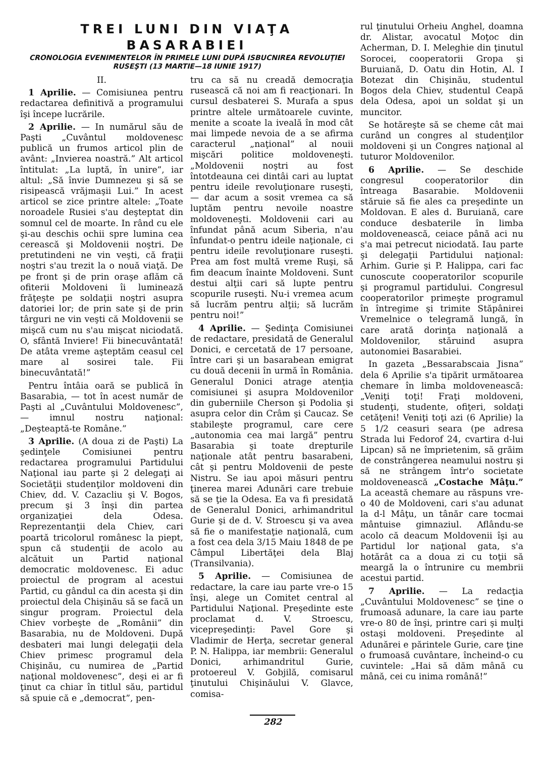TREI LUNI DIN VIAŢA BASARABIEI
CRONOLOGIA EVENIMENTELOR ÎN PRIMELE LUNI DUPĂ ISBUCNIREA REVOLUŢIEI RUSEŞTI (13 MARTIE—18 IUNIE 1917)
II.
1 Aprilie. — Comisiunea pentru redactarea definitivă a programului îşi începe lucrările.
2 Aprilie. — In numărul său de Paşti „Cuvântul moldovenesc publică un frumos articol plin de avânt: „Invierea noastră.” Alt articol întitulat: „La luptă, în unire”, iar altul: „Să învie Dumnezeu şi să se risipească vrăjmaşii Lui.” In acest articol se zice printre altele: „Toate noroadele Rusiei s'au deşteptat din somnul cel de moarte. In rând cu ele şi-au deschis ochii spre lumina cea cerească şi Moldovenii noştri. De pretutindeni ne vin veşti, că fraţii noştri s'au trezit la o nouă viaţă. De pe front şi de prin oraşe aflăm că ofiterii Moldoveni îi luminează frăţeşte pe soldaţii noştri asupra datoriei lor; de prin sate şi de prin târguri ne vin veşti că Moldovenii se mişcă cum nu s'au mişcat niciodată. O, sfântă Inviere! Fii binecuvântată! De atâta vreme aşteptăm ceasul cel mare al sosirei tale. Fii binecuvântată!”
Pentru întâia oară se publică în Basarabia, — tot în acest număr de Paşti al „Cuvântului Moldovenesc”, — imnul nostru naţional: „Deşteaptă-te Române.”
3 Aprilie. (A doua zi de Paşti) La şedinţele Comisiunei pentru redactarea programului Partidului Naţional iau parte şi 2 delegaţi ai Societăţii studenţilor moldoveni din Chiev, dd. V. Cazacliu şi V. Bogos, precum şi 3 înşi din partea organizaţiei dela Odesa. Reprezentanţii dela Chiev, cari poartă tricolorul românesc la piept, spun că studenţii de acolo au alcătuit un Partid naţional democratic moldovenesc. Ei aduc proiectul de program al acestui Partid, cu gândul ca din acesta şi din proiectul dela Chişinău să se facă un singur program. Proiectul dela Chiev vorbeşte de „Românii” din Basarabia, nu de Moldoveni. După desbateri mai lungi delegaţii dela Chiev primesc programul dela Chişinău, cu numirea de „Partid naţional moldovenesc”, deşi ei ar fi ţinut ca chiar în titlul său, partidul să spuie că e „democrat”, pen-
tru ca să nu creadă democraţia rusească că noi am fi reacţionari. In cursul desbaterei S. Murafa a spus printre altele următoarele cuvinte, menite a scoate la iveală în mod cât mai limpede nevoia de a se afirma caracterul „naţional” al nouii mişcări politice moldoveneşti. „Moldovenii noştri au fost întotdeauna cei dintâi cari au luptat pentru ideile revoluţionare ruseşti, — dar acum a sosit vremea ca să luptăm pentru nevoile noastre moldoveneşti. Moldovenii cari au înfundat până acum Siberia, n'au înfundat-o pentru ideile naţionale, ci pentru ideile revoluţionare ruseşti. Prea am fost multă vreme Ruşi, să fim deacum înainte Moldoveni. Sunt destui alţii cari să lupte pentru scopurile ruseşti. Nu-i vremea acum să lucrăm pentru alţii; să lucrăm pentru noi!”
4 Aprilie. — Şedinţa Comisiunei de redactare, presidată de Generalul Donici, e cercetată de 17 persoane, între cari şi un basarabean emigrat cu două decenii în urmă în România. Generalul Donici atrage atenţia comisiunei şi asupra Moldovenilor din guberniile Cherson şi Podolia şi asupra celor din Crâm şi Caucaz. Se stabileşte programul, care cere „autonomia cea mai largă” pentru Basarabia şi toate drepturile naţionale atât pentru basarabeni, cât şi pentru Moldovenii de peste Nistru. Se iau apoi măsuri pentru ţinerea marei Adunări care trebuie să se ţie la Odesa. Ea va fi presidată de Generalul Donici, arhimandritul Gurie şi de d. V. Stroescu şi va avea să fie o manifestaţie naţională, cum a fost cea dela 3/15 Maiu 1848 de pe Câmpul Libertăţei dela Blaj (Transilvania).
5 Aprilie. — Comisiunea de redactare, la care iau parte vre-o 15 înşi, alege un Comitet central al Partidului Naţional. Preşedinte este proclamat d. V. Stroescu, vicepreşedinţi: Pavel Gore şi Vladimir de Herţa, secretar general P. N. Halippa, iar membrii: Generalul Donici, arhimandritul Gurie, protoereul V. Gobjilă, comisarul ţinutului Chişinăului V. Glavce, comisa-
rul ţinutului Orheiu Anghel, doamna dr. Alistar, avocatul Moţoc din Acherman, D. I. Meleghie din ţinutul Sorocei, cooperatorii Gropa şi Buruiană, D. Oatu din Hotin, Al. I Botezat din Chişinău, studentul Bogos dela Chiev, studentul Ceapă dela Odesa, apoi un soldat şi un muncitor.
Se hotăreşte să se cheme cât mai curând un congres al studenţilor moldoveni şi un Congres naţional al tuturor Moldovenilor.
6 Aprilie. — Se deschide congresul cooperatorilor din întreaga Basarabie. Moldovenii stăruie să fie ales ca preşedinte un Moldovan. E ales d. Buruiană, care conduce desbaterile în limba moldovenească, ceiace până aci nu s'a mai petrecut niciodată. Iau parte şi delegaţii Partidului naţional: Arhim. Gurie şi P. Halippa, cari fac cunoscute cooperatorilor scopurile şi programul partidului. Congresul cooperatorilor primeşte programul în întregime şi trimite Stăpânirei Vremelnice o telegramă lungă, în care arată dorinţa naţională a Moldovenilor, stăruind asupra autonomiei Basarabiei.
In gazeta „Bessarabscaia Jisna” dela 6 Aprilie s'a tipărit următoarea chemare în limba moldovenească: „Veniţi toţi! Fraţi moldoveni, studenţi, studente, ofiţeri, soldaţi cetăţeni! Veniţi toţi azi (6 Aprilie) la 5 1/2 ceasuri seara (pe adresa Strada lui Fedorof 24, cvartira d-lui Lipcan) să ne împrietenim, să grăim de constrângerea neamului nostru şi să ne strângem într'o societate moldovenească „Costache Mâţu.” La această chemare au răspuns vre-o 40 de Moldoveni, cari s'au adunat la d-l Mâţu, un tânăr care tocmai mântuise gimnaziul. Aflându-se acolo că deacum Moldovenii îşi au Partidul lor naţional gata, s'a hotărât ca a doua zi cu toţii să meargă la o întrunire cu membrii acestui partid.
7 Aprilie. — La redacţia „Cuvântului Moldovenesc” se ţine o frumoasă adunare, la care iau parte vre-o 80 de înşi, printre cari şi mulţi ostaşi moldoveni. Preşedinte al Adunărei e părintele Gurie, care ţine o frumoasă cuvântare, încheind-o cu cuvintele: „Hai să dăm mână cu mână, cei cu inima română!”
282